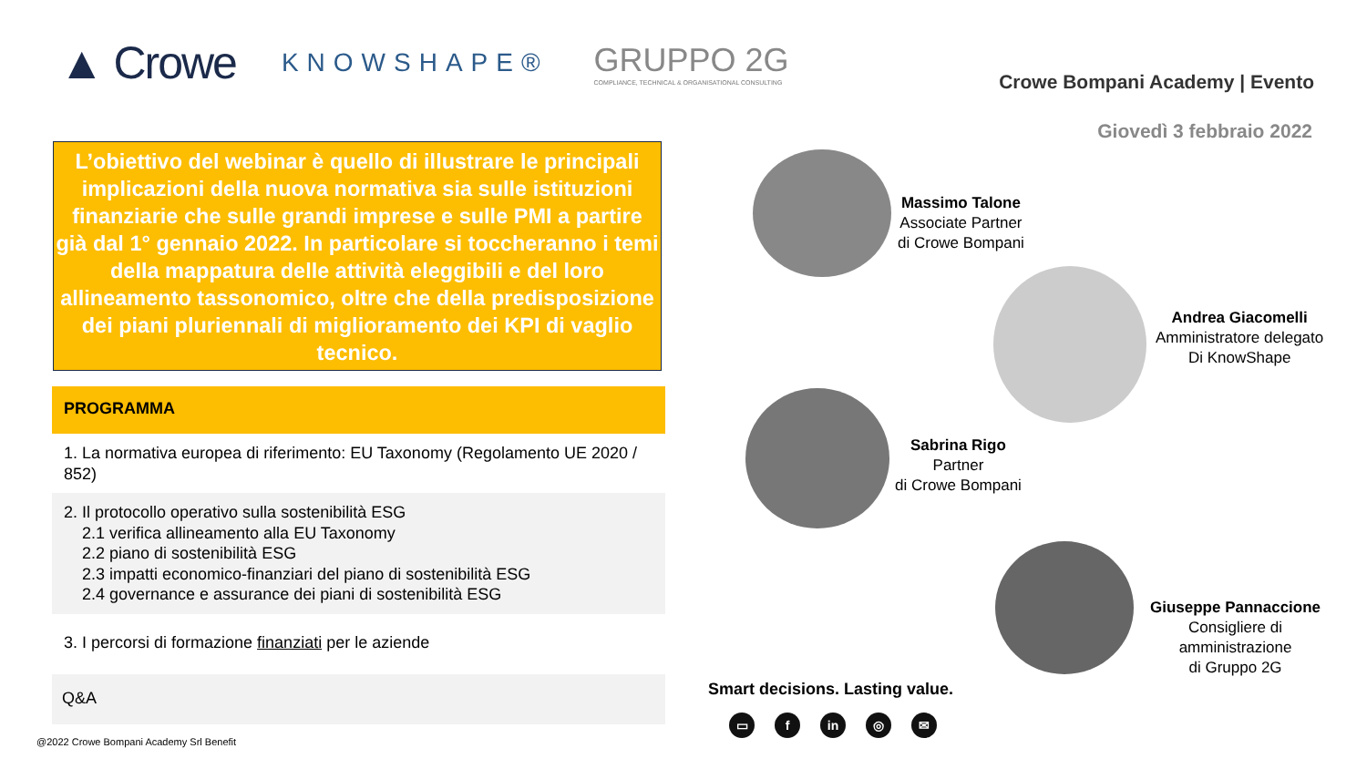▲ Crowe KNOWSHAPE® GRUPPO 2G
COMPLIANCE, TECHNICAL & ORGANISATIONAL CONSULTING
Crowe Bompani Academy | Evento
Giovedì 3 febbraio 2022
L’obiettivo del webinar è quello di illustrare le principali implicazioni della nuova normativa sia sulle istituzioni finanziarie che sulle grandi imprese e sulle PMI a partire già dal 1° gennaio 2022. In particolare si toccheranno i temi della mappatura delle attività eleggibili e del loro allineamento tassonomico, oltre che della predisposizione dei piani pluriennali di miglioramento dei KPI di vaglio tecnico.
PROGRAMMA
1. La normativa europea di riferimento: EU Taxonomy (Regolamento UE 2020 / 852)
2. Il protocollo operativo sulla sostenibilità ESG
2.1 verifica allineamento alla EU Taxonomy
2.2 piano di sostenibilità ESG
2.3 impatti economico-finanziari del piano di sostenibilità ESG
2.4 governance e assurance dei piani di sostenibilità ESG
3. I percorsi di formazione finanziati per le aziende
Q&A
@2022 Crowe Bompani Academy Srl Benefit
Massimo Talone
Associate Partner
di Crowe Bompani
Andrea Giacomelli
Amministratore delegato
Di KnowShape
Sabrina Rigo
Partner
di Crowe Bompani
Giuseppe Pannaccione
Consigliere di
amministrazione
di Gruppo 2G
Smart decisions. Lasting value.
▭ f in ◎ ✉